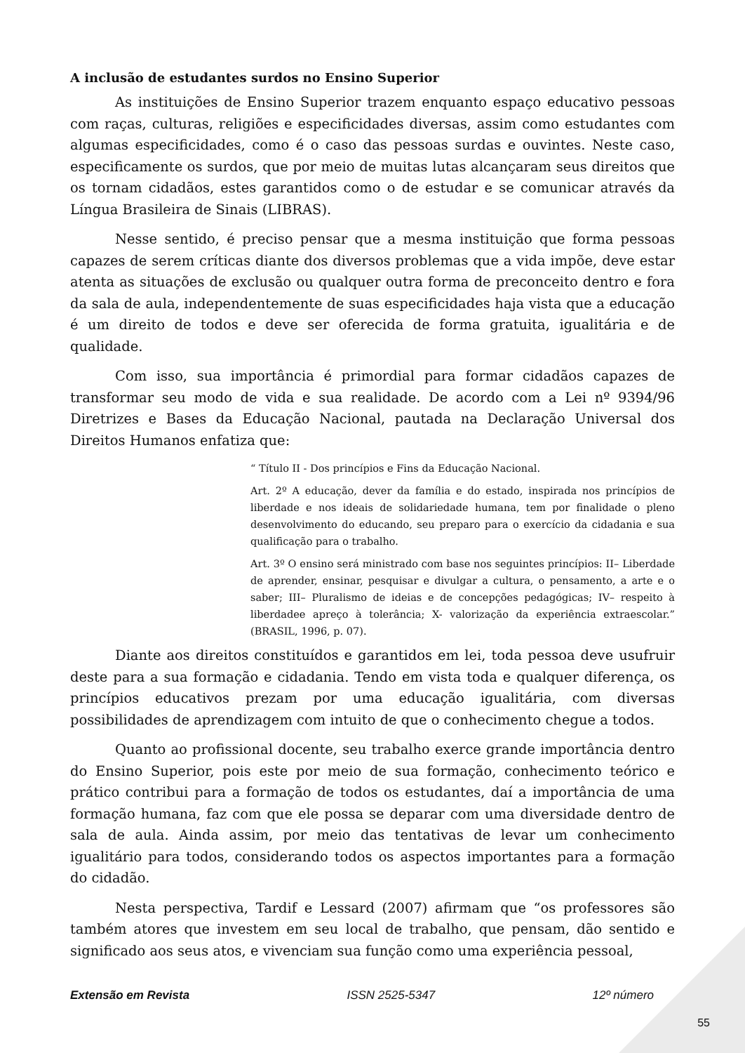A inclusão de estudantes surdos no Ensino Superior
As instituições de Ensino Superior trazem enquanto espaço educativo pessoas com raças, culturas, religiões e especificidades diversas, assim como estudantes com algumas especificidades, como é o caso das pessoas surdas e ouvintes. Neste caso, especificamente os surdos, que por meio de muitas lutas alcançaram seus direitos que os tornam cidadãos, estes garantidos como o de estudar e se comunicar através da Língua Brasileira de Sinais (LIBRAS).
Nesse sentido, é preciso pensar que a mesma instituição que forma pessoas capazes de serem críticas diante dos diversos problemas que a vida impõe, deve estar atenta as situações de exclusão ou qualquer outra forma de preconceito dentro e fora da sala de aula, independentemente de suas especificidades haja vista que a educação é um direito de todos e deve ser oferecida de forma gratuita, igualitária e de qualidade.
Com isso, sua importância é primordial para formar cidadãos capazes de transformar seu modo de vida e sua realidade. De acordo com a Lei nº 9394/96 Diretrizes e Bases da Educação Nacional, pautada na Declaração Universal dos Direitos Humanos enfatiza que:
“ Título II - Dos princípios e Fins da Educação Nacional.
Art. 2º A educação, dever da família e do estado, inspirada nos princípios de liberdade e nos ideais de solidariedade humana, tem por finalidade o pleno desenvolvimento do educando, seu preparo para o exercício da cidadania e sua qualificação para o trabalho.
Art. 3º O ensino será ministrado com base nos seguintes princípios: II– Liberdade de aprender, ensinar, pesquisar e divulgar a cultura, o pensamento, a arte e o saber; III– Pluralismo de ideias e de concepções pedagógicas; IV– respeito à liberdadee apreço à tolerância; X- valorização da experiência extraescolar.” (BRASIL, 1996, p. 07).
Diante aos direitos constituídos e garantidos em lei, toda pessoa deve usufruir deste para a sua formação e cidadania. Tendo em vista toda e qualquer diferença, os princípios educativos prezam por uma educação igualitária, com diversas possibilidades de aprendizagem com intuito de que o conhecimento chegue a todos.
Quanto ao profissional docente, seu trabalho exerce grande importância dentro do Ensino Superior, pois este por meio de sua formação, conhecimento teórico e prático contribui para a formação de todos os estudantes, daí a importância de uma formação humana, faz com que ele possa se deparar com uma diversidade dentro de sala de aula. Ainda assim, por meio das tentativas de levar um conhecimento igualitário para todos, considerando todos os aspectos importantes para a formação do cidadão.
Nesta perspectiva, Tardif e Lessard (2007) afirmam que “os professores são também atores que investem em seu local de trabalho, que pensam, dão sentido e significado aos seus atos, e vivenciam sua função como uma experiência pessoal,
Extensão em Revista ISSN 2525-5347 12º número
55